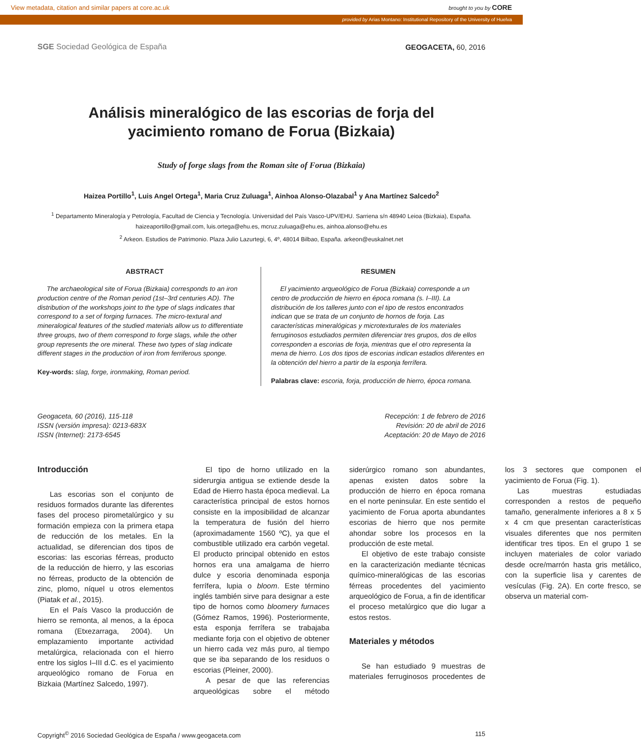View metadata, citation and similar papers at core.ac.uk brought to you by CORE
provided by Arias Montano: Institutional Repository of the University of Huelva
SGE Sociedad Geológica de España
GEOGACETA, 60, 2016
Análisis mineralógico de las escorias de forja del yacimiento romano de Forua (Bizkaia)
Study of forge slags from the Roman site of Forua (Bizkaia)
Haizea Portillo<sup>1</sup>, Luis Angel Ortega<sup>1</sup>, Maria Cruz Zuluaga<sup>1</sup>, Ainhoa Alonso-Olazabal<sup>1</sup> y Ana Martínez Salcedo<sup>2</sup>
<sup>1</sup> Departamento Mineralogía y Petrología, Facultad de Ciencia y Tecnología. Universidad del País Vasco-UPV/EHU. Sarriena s/n 48940 Leioa (Bizkaia), España.
haizeaportillo@gmail.com, luis.ortega@ehu.es, mcruz.zuluaga@ehu.es, ainhoa.alonso@ehu.es
<sup>2</sup> Arkeon. Estudios de Patrimonio. Plaza Julio Lazurtegi, 6, 4º, 48014 Bilbao, España. arkeon@euskalnet.net
ABSTRACT
The archaeological site of Forua (Bizkaia) corresponds to an iron production centre of the Roman period (1st–3rd centuries AD). The distribution of the workshops joint to the type of slags indicates that correspond to a set of forging furnaces. The micro-textural and mineralogical features of the studied materials allow us to differentiate three groups, two of them correspond to forge slags, while the other group represents the ore mineral. These two types of slag indicate different stages in the production of iron from ferriferous sponge.
Key-words: slag, forge, ironmaking, Roman period.
RESUMEN
El yacimiento arqueológico de Forua (Bizkaia) corresponde a un centro de producción de hierro en época romana (s. I–III). La distribución de los talleres junto con el tipo de restos encontrados indican que se trata de un conjunto de hornos de forja. Las características mineralógicas y microtexturales de los materiales ferruginosos estudiados permiten diferenciar tres grupos, dos de ellos corresponden a escorias de forja, mientras que el otro representa la mena de hierro. Los dos tipos de escorias indican estadios diferentes en la obtención del hierro a partir de la esponja ferrífera.
Palabras clave: escoria, forja, producción de hierro, época romana.
Geogaceta, 60 (2016), 115-118
ISSN (versión impresa): 0213-683X
ISSN (Internet): 2173-6545
Recepción: 1 de febrero de 2016
Revisión: 20 de abril de 2016
Aceptación: 20 de Mayo de 2016
Introducción
Las escorias son el conjunto de residuos formados durante las diferentes fases del proceso pirometalúrgico y su formación empieza con la primera etapa de reducción de los metales. En la actualidad, se diferencian dos tipos de escorias: las escorias férreas, producto de la reducción de hierro, y las escorias no férreas, producto de la obtención de zinc, plomo, níquel u otros elementos (Piatak et al., 2015).
En el País Vasco la producción de hierro se remonta, al menos, a la época romana (Etxezarraga, 2004). Un emplazamiento importante actividad metalúrgica, relacionada con el hierro entre los siglos I–III d.C. es el yacimiento arqueológico romano de Forua en Bizkaia (Martínez Salcedo, 1997).
El tipo de horno utilizado en la siderurgia antigua se extiende desde la Edad de Hierro hasta época medieval. La característica principal de estos hornos consiste en la imposibilidad de alcanzar la temperatura de fusión del hierro (aproximadamente 1560 ºC), ya que el combustible utilizado era carbón vegetal. El producto principal obtenido en estos hornos era una amalgama de hierro dulce y escoria denominada esponja ferrífera, lupia o bloom. Este término inglés también sirve para designar a este tipo de hornos como bloomery furnaces (Gómez Ramos, 1996). Posteriormente, esta esponja ferrífera se trabajaba mediante forja con el objetivo de obtener un hierro cada vez más puro, al tiempo que se iba separando de los residuos o escorias (Pleiner, 2000).
A pesar de que las referencias arqueológicas sobre el método siderúrgico romano son abundantes, apenas existen datos sobre la producción de hierro en época romana en el norte peninsular. En este sentido el yacimiento de Forua aporta abundantes escorias de hierro que nos permite ahondar sobre los procesos en la producción de este metal.
El objetivo de este trabajo consiste en la caracterización mediante técnicas químico-mineralógicas de las escorias férreas procedentes del yacimiento arqueológico de Forua, a fin de identificar el proceso metalúrgico que dio lugar a estos restos.
Materiales y métodos
Se han estudiado 9 muestras de materiales ferruginosos procedentes de los 3 sectores que componen el yacimiento de Forua (Fig. 1).
Las muestras estudiadas corresponden a restos de pequeño tamaño, generalmente inferiores a 8 x 5 x 4 cm que presentan características visuales diferentes que nos permiten identificar tres tipos. En el grupo 1 se incluyen materiales de color variado desde ocre/marrón hasta gris metálico, con la superficie lisa y carentes de vesículas (Fig. 2A). En corte fresco, se observa un material com-
Copyright<sup>©</sup> 2016 Sociedad Geológica de España / www.geogaceta.com 115